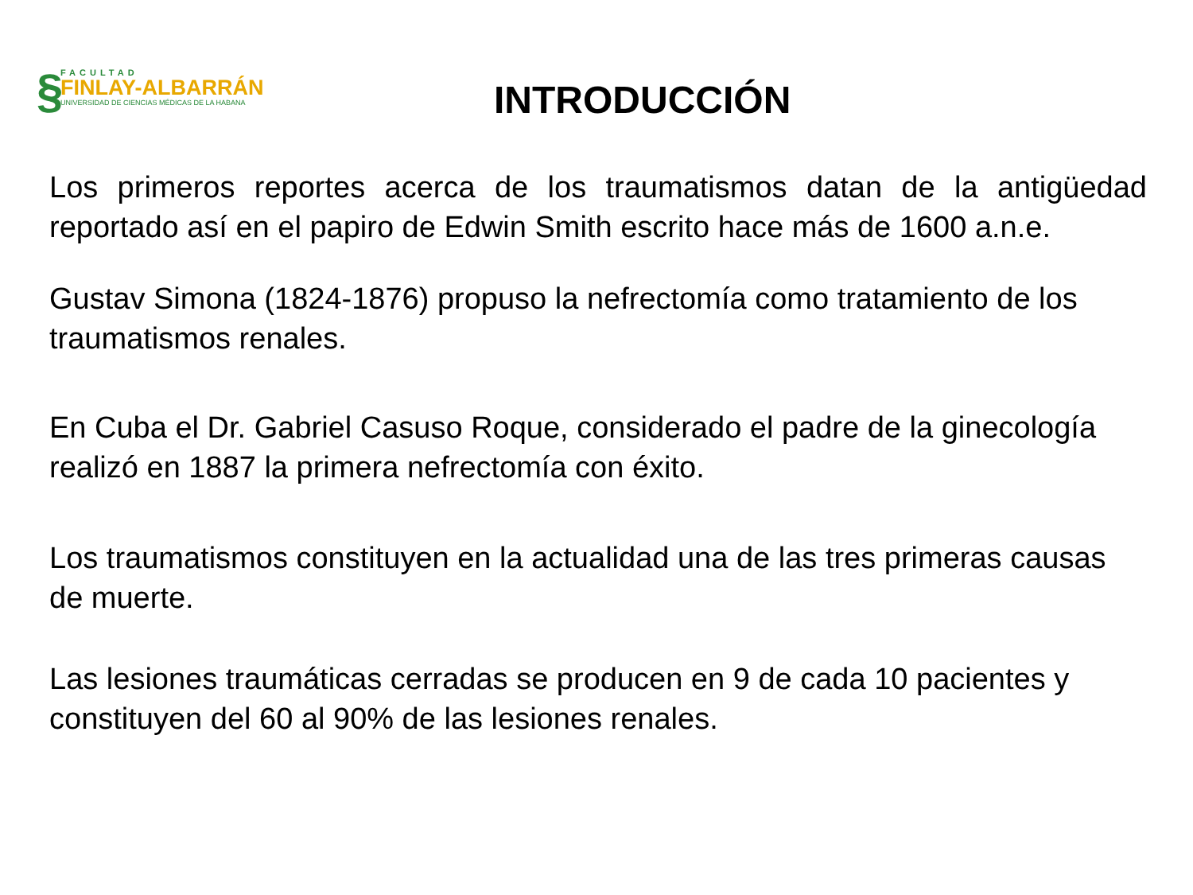§
FACULTAD
FINLAY-ALBARRÁN
UNIVERSIDAD DE CIENCIAS MÉDICAS DE LA HABANA
INTRODUCCIÓN
Los primeros reportes acerca de los traumatismos datan de la antigüedad reportado así en el papiro de Edwin Smith escrito hace más de 1600 a.n.e.
Gustav Simona (1824-1876) propuso la nefrectomía como tratamiento de los traumatismos renales.
En Cuba el Dr. Gabriel Casuso Roque, considerado el padre de la ginecología realizó en 1887 la primera nefrectomía con éxito.
Los traumatismos constituyen en la actualidad una de las tres primeras causas de muerte.
Las lesiones traumáticas cerradas se producen en 9 de cada 10 pacientes y constituyen del 60 al 90% de las lesiones renales.